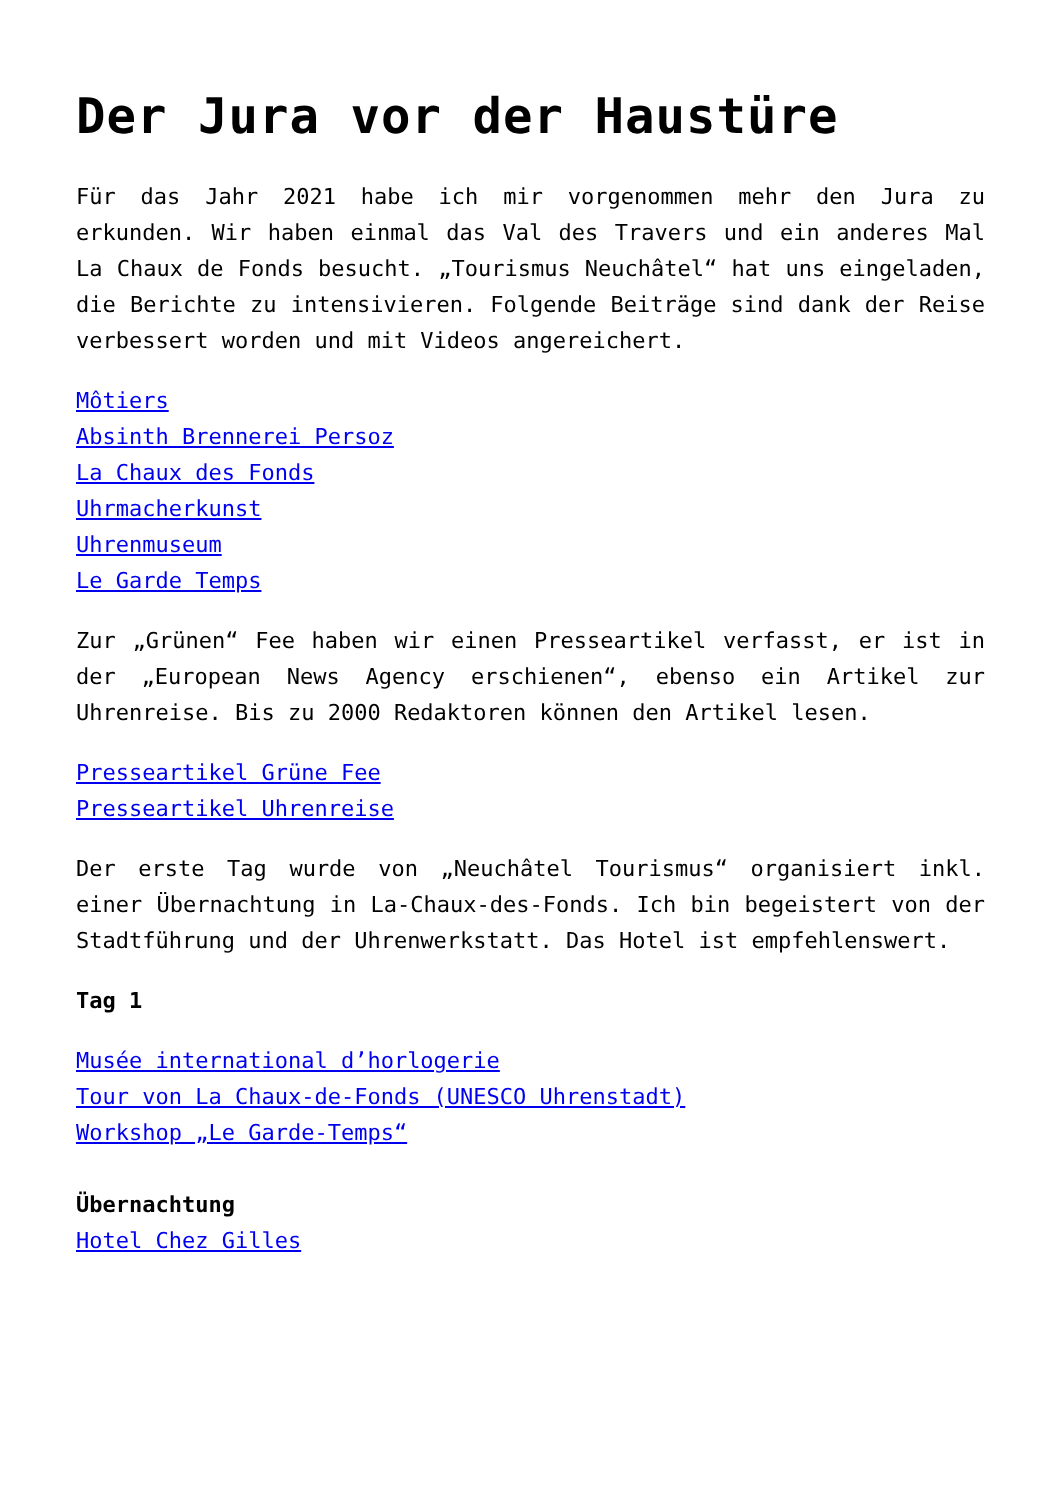Der Jura vor der Haustüre
Für das Jahr 2021 habe ich mir vorgenommen mehr den Jura zu erkunden. Wir haben einmal das Val des Travers und ein anderes Mal La Chaux de Fonds besucht. „Tourismus Neuchâtel“ hat uns eingeladen, die Berichte zu intensivieren. Folgende Beiträge sind dank der Reise verbessert worden und mit Videos angereichert.
Môtiers
Absinth Brennerei Persoz
La Chaux des Fonds
Uhrmacherkunst
Uhrenmuseum
Le Garde Temps
Zur „Grünen“ Fee haben wir einen Presseartikel verfasst, er ist in der „European News Agency erschienen“, ebenso ein Artikel zur Uhrenreise. Bis zu 2000 Redaktoren können den Artikel lesen.
Presseartikel Grüne Fee
Presseartikel Uhrenreise
Der erste Tag wurde von „Neuchâtel Tourismus“ organisiert inkl. einer Übernachtung in La-Chaux-des-Fonds. Ich bin begeistert von der Stadtführung und der Uhrenwerkstatt. Das Hotel ist empfehlenswert.
Tag 1
Musée international d’horlogerie
Tour von La Chaux-de-Fonds (UNESCO Uhrenstadt)
Workshop „Le Garde-Temps“
Übernachtung
Hotel Chez Gilles